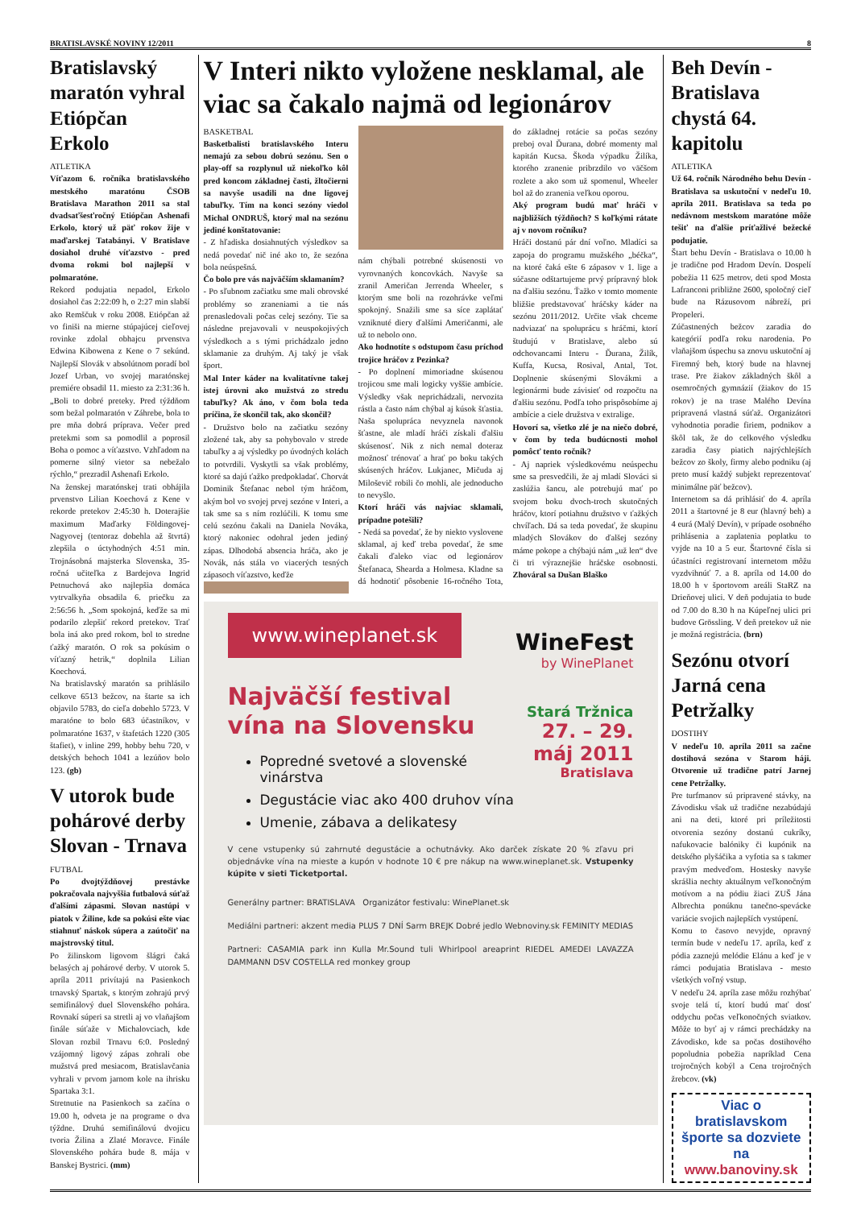BRATISLAVSKÉ NOVINY 12/2011 8
Bratislavský maratón vyhral Etiópčan Erkolo
ATLETIKA
Víťazom 6. ročníka bratislavského mestského maratónu ČSOB Bratislava Marathon 2011 sa stal dvadsaťšesťročný Etiópčan Ashenafi Erkolo, ktorý už päť rokov žije v maďarskej Tatabányi. V Bratislave dosiahol druhé víťazstvo - pred dvoma rokmi bol najlepší v polmaratóne.
Rekord podujatia nepadol, Erkolo dosiahol čas 2:22:09 h, o 2:27 min slabší ako Remščuk v roku 2008. Etiópčan až vo finiši na mierne stúpajúcej cieľovej rovinke zdolal obhajcu prvenstva Edwina Kibowena z Kene o 7 sekúnd. Najlepší Slovák v absolútnom poradí bol Jozef Urban, vo svojej maratónskej premiére obsadil 11. miesto za 2:31:36 h. „Boli to dobré preteky. Pred týždňom som bežal polmaratón v Záhrebe, bola to pre mňa dobrá príprava. Večer pred pretekmi som sa pomodlil a poprosil Boha o pomoc a víťazstvo. Vzhľadom na pomerne silný vietor sa nebežalo rýchlo,“ prezradil Ashenafi Erkolo.
Na ženskej maratónskej trati obhájila prvenstvo Lilian Koechová z Kene v rekorde pretekov 2:45:30 h. Doterajšie maximum Maďarky Földingovej-Nagyovej (tentoraz dobehla až štvrtá) zlepšila o úctyhodných 4:51 min. Trojnásobná majsterka Slovenska, 35-ročná učiteľka z Bardejova Ingrid Petnuchová ako najlepšia domáca vytrvalkyňa obsadila 6. priečku za 2:56:56 h. „Som spokojná, keďže sa mi podarilo zlepšiť rekord pretekov. Trať bola iná ako pred rokom, bol to stredne ťažký maratón. O rok sa pokúsim o víťazný hetrik,“ doplnila Lilian Koechová.
Na bratislavský maratón sa prihlásilo celkove 6513 bežcov, na štarte sa ich objavilo 5783, do cieľa dobehlo 5723. V maratóne to bolo 683 účastníkov, v polmaratóne 1637, v štafetách 1220 (305 štafiet), v inline 299, hobby behu 720, v detských behoch 1041 a lezúňov bolo 123. (gb)
V utorok bude pohárové derby Slovan - Trnava
FUTBAL
Po dvojtýždňovej prestávke pokračovala najvyššia futbalová súťaž ďalšími zápasmi. Slovan nastúpi v piatok v Žiline, kde sa pokúsi ešte viac stiahnuť náskok súpera a zaútočiť na majstrovský titul.
Po žilinskom ligovom šlágri čaká belasých aj pohárové derby. V utorok 5. apríla 2011 privítajú na Pasienkoch trnavský Spartak, s ktorým zohrajú prvý semifinálový duel Slovenského pohára. Rovnakí súperi sa stretli aj vo vlaňajšom finále súťaže v Michalovciach, kde Slovan rozbil Trnavu 6:0. Posledný vzájomný ligový zápas zohrali obe mužstvá pred mesiacom, Bratislavčania vyhrali v prvom jarnom kole na ihrisku Spartaka 3:1.
Stretnutie na Pasienkoch sa začína o 19.00 h, odveta je na programe o dva týždne. Druhú semifinálovú dvojicu tvoria Žilina a Zlaté Moravce. Finále Slovenského pohára bude 8. mája v Banskej Bystrici. (mm)
V Interi nikto vyložene nesklamal, ale viac sa čakalo najmä od legionárov
BASKETBAL
Basketbalisti bratislavského Interu nemajú za sebou dobrú sezónu. Sen o play-off sa rozplynul už niekoľko kôl pred koncom základnej časti, žltočierni sa navyše usadili na dne ligovej tabuľky. Tím na konci sezóny viedol Michal ONDRUŠ, ktorý mal na sezónu jediné konštatovanie:
- Z hľadiska dosiahnutých výsledkov sa nedá povedať nič iné ako to, že sezóna bola neúspešná.
Čo bolo pre vás najväčším sklamaním?
- Po sľubnom začiatku sme mali obrovské problémy so zraneniami a tie nás prenasledovali počas celej sezóny. Tie sa následne prejavovali v neuspokojivých výsledkoch a s tými prichádzalo jedno sklamanie za druhým. Aj taký je však šport.
Mal Inter káder na kvalitatívne takej istej úrovni ako mužstvá zo stredu tabuľky? Ak áno, v čom bola teda príčina, že skončil tak, ako skončil?
- Družstvo bolo na začiatku sezóny zložené tak, aby sa pohybovalo v strede tabuľky a aj výsledky po úvodných kolách to potvrdili. Vyskytli sa však problémy, ktoré sa dajú ťažko predpokladať. Chorvát Dominik Štefanac nebol tým hráčom, akým bol vo svojej prvej sezóne v Interi, a tak sme sa s ním rozlúčili. K tomu sme celú sezónu čakali na Daniela Nováka, ktorý nakoniec odohral jeden jediný zápas. Dlhodobá absencia hráča, ako je Novák, nás stála vo viacerých tesných zápasoch víťazstvo, keďže
nám chýbali potrebné skúsenosti vo vyrovnaných koncovkách. Navyše sa zranil Američan Jerrenda Wheeler, s ktorým sme boli na rozohrávke veľmi spokojný. Snažili sme sa síce zaplátať vzniknuté diery ďalšími Američanmi, ale už to nebolo ono.
Ako hodnotíte s odstupom času príchod trojice hráčov z Pezinka?
- Po doplnení mimoriadne skúsenou trojicou sme mali logicky vyššie ambície. Výsledky však neprichádzali, nervozita rástla a často nám chýbal aj kúsok šťastia. Naša spolupráca nevyznela navonok šťastne, ale mladí hráči získali ďalšiu skúsenosť. Nik z nich nemal doteraz možnosť trénovať a hrať po boku takých skúsených hráčov. Lukjanec, Mičuda aj Miloševič robili čo mohli, ale jednoducho to nevyšlo.
Ktorí hráči vás najviac sklamali, prípadne potešili?
- Nedá sa povedať, že by niekto vyslovene sklamal, aj keď treba povedať, že sme čakali ďaleko viac od legionárov Štefanaca, Shearda a Holmesa. Kladne sa dá hodnotiť pôsobenie 16-ročného Tota, do základnej rotácie sa počas sezóny preboj oval Ďurana, dobré momenty mal kapitán Kucsa. Škoda výpadku Žilíka, ktorého zranenie pribrzdilo vo väčšom rozlete a ako som už spomenul, Wheeler bol až do zranenia veľkou oporou.
Aký program budú mať hráči v najbližších týždňoch? S koľkými rátate aj v novom ročníku?
Hráči dostanú pár dní voľno. Mladíci sa zapoja do programu mužského „béčka“, na ktoré čaká ešte 6 zápasov v 1. lige a súčasne odštartujeme prvý prípravný blok na ďalšiu sezónu. Ťažko v tomto momente bližšie predstavovať hráčsky káder na sezónu 2011/2012. Určite však chceme nadviazať na spoluprácu s hráčmi, ktorí študujú v Bratislave, alebo sú odchovancami Interu - Ďurana, Žilík, Kuffa, Kucsa, Rosival, Antal, Tot. Doplnenie skúsenými Slovákmi a legionármi bude závisieť od rozpočtu na ďalšiu sezónu. Podľa toho prispôsobíme aj ambície a ciele družstva v extralige.
Hovorí sa, všetko zlé je na niečo dobré, v čom by teda budúcnosti mohol pomôcť tento ročník?
- Aj napriek výsledkovému neúspechu sme sa presvedčili, že aj mladí Slováci si zaslúžia šancu, ale potrebujú mať po svojom boku dvoch-troch skutočných hráčov, ktorí potiahnu družstvo v ťažkých chvíľach. Dá sa teda povedať, že skupinu mladých Slovákov do ďalšej sezóny máme pokope a chýbajú nám „už len“ dve či tri výraznejšie hráčske osobnosti. Zhováral sa Dušan Blaško
www.wineplanet.sk
WineFest
by WinePlanet
Stará Tržnica
27. – 29.
máj 2011
Bratislava
Najväčší festival vína na Slovensku
Popredné svetové a slovenské vinárstva
Degustácie viac ako 400 druhov vína
Umenie, zábava a delikatesy
V cene vstupenky sú zahrnuté degustácie a ochutnávky. Ako darček získate 20 % zľavu pri objednávke vína na mieste a kupón v hodnote 10 € pre nákup na www.wineplanet.sk. Vstupenky kúpite v sieti Ticketportal.
Generálny partner: BRATISLAVA Organizátor festivalu: WinePlanet.sk
Mediálni partneri: akzent media PLUS 7 DNÍ Sarm BREJK Dobré jedlo Webnoviny.sk FEMINITY MEDIAS
Partneri: CASAMIA park inn Kulla Mr.Sound tuli Whirlpool areaprint RIEDEL AMEDEI LAVAZZA DAMMANN DSV COSTELLA red monkey group
Beh Devín - Bratislava chystá 64. kapitolu
ATLETIKA
Už 64. ročník Národného behu Devín - Bratislava sa uskutoční v nedeľu 10. apríla 2011. Bratislava sa teda po nedávnom mestskom maratóne môže tešiť na ďalšie príťažlivé bežecké podujatie.
Štart behu Devín - Bratislava o 10.00 h je tradične pod Hradom Devín. Dospelí pobežia 11 625 metrov, deti spod Mosta Lafranconi približne 2600, spoločný cieľ bude na Rázusovom nábreží, pri Propeleri.
Zúčastnených bežcov zaradia do kategórií podľa roku narodenia. Po vlaňajšom úspechu sa znovu uskutoční aj Firemný beh, ktorý bude na hlavnej trase. Pre žiakov základných škôl a osemročných gymnázií (žiakov do 15 rokov) je na trase Malého Devína pripravená vlastná súťaž. Organizátori vyhodnotia poradie firiem, podnikov a škôl tak, že do celkového výsledku zaradia časy piatich najrýchlejších bežcov zo školy, firmy alebo podniku (aj preto musí každý subjekt reprezentovať minimálne päť bežcov).
Internetom sa dá prihlásiť do 4. apríla 2011 a štartovné je 8 eur (hlavný beh) a 4 eurá (Malý Devín), v prípade osobného prihlásenia a zaplatenia poplatku to vyjde na 10 a 5 eur. Štartovné čísla si účastníci registrovaní internetom môžu vyzdvihnúť 7. a 8. apríla od 14.00 do 18.00 h v športovom areáli StaRZ na Drieňovej ulici. V deň podujatia to bude od 7.00 do 8.30 h na Kúpeľnej ulici pri budove Grössling. V deň pretekov už nie je možná registrácia. (brn)
Sezónu otvorí Jarná cena Petržalky
DOSTIHY
V nedeľu 10. apríla 2011 sa začne dostihová sezóna v Starom háji. Otvorenie už tradične patrí Jarnej cene Petržalky.
Pre turfmanov sú pripravené stávky, na Závodisku však už tradične nezabúdajú ani na deti, ktoré pri príležitosti otvorenia sezóny dostanú cukríky, nafukovacie balóniky či kupónik na detského plyšáčika a vyfotia sa s takmer pravým medveďom. Hostesky navyše skrášlia nechty aktuálnym veľkonočným motívom a na pódiu žiaci ZUŠ Jána Albrechta ponúknu tanečno-spevácke variácie svojich najlepších vystúpení.
Komu to časovo nevyjde, opravný termín bude v nedeľu 17. apríla, keď z pódia zaznejú melódie Elánu a keď je v rámci podujatia Bratislava - mesto všetkých voľný vstup.
V nedeľu 24. apríla zase môžu rozhýbať svoje telá tí, ktorí budú mať dosť oddychu počas veľkonočných sviatkov. Môže to byť aj v rámci prechádzky na Závodisko, kde sa počas dostihového popoludnia pobežia napríklad Cena trojročných kobýl a Cena trojročných žrebcov. (vk)
Viac o bratislavskom športe sa dozviete na www.banoviny.sk